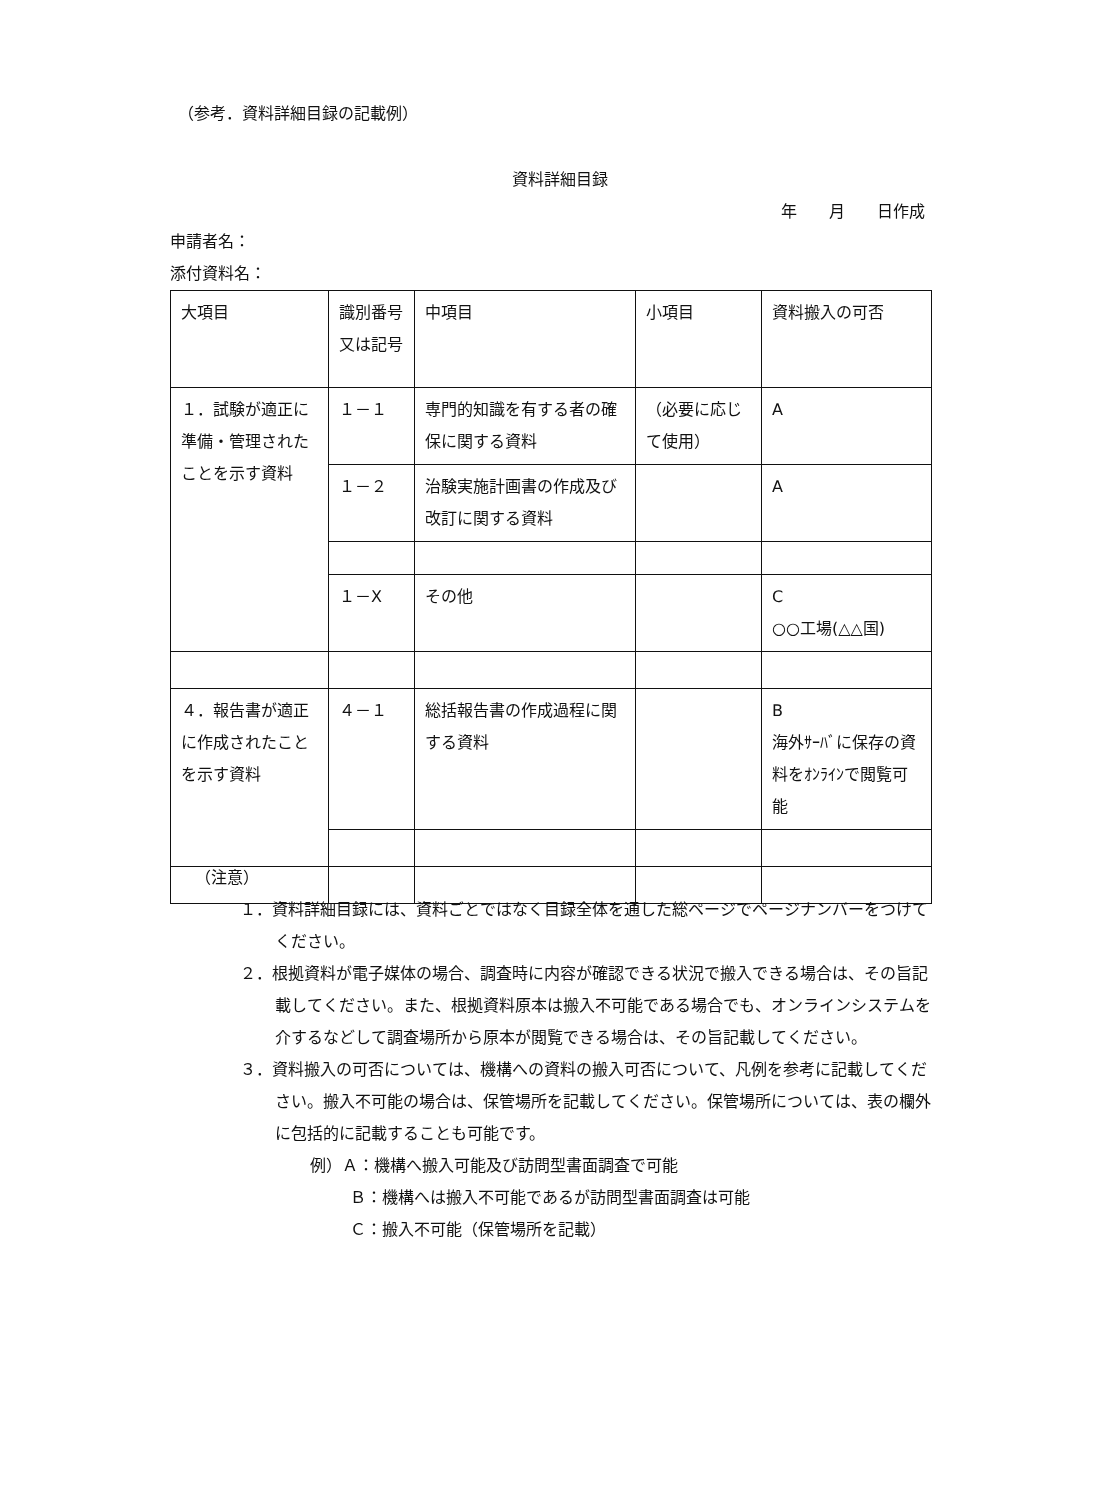（参考．資料詳細目録の記載例）
資料詳細目録
年　　月　　日作成
申請者名：
添付資料名：
| 大項目 | 識別番号又は記号 | 中項目 | 小項目 | 資料搬入の可否 |
| --- | --- | --- | --- | --- |
| １．試験が適正に準備・管理されたことを示す資料 | １－１ | 専門的知識を有する者の確保に関する資料 | （必要に応じて使用） | A |
| | １－２ | 治験実施計画書の作成及び改訂に関する資料 | | A |
| | １－X | その他 | | C ○○工場(△△国) |
| ４．報告書が適正に作成されたことを示す資料 | ４－１ | 総括報告書の作成過程に関する資料 | | B 海外ｻｰﾊﾞに保存の資料をｵﾝﾗｲﾝで閲覧可能 |
（注意）
１．資料詳細目録には、資料ごとではなく目録全体を通した総ページでページナンバーをつけてください。
２．根拠資料が電子媒体の場合、調査時に内容が確認できる状況で搬入できる場合は、その旨記載してください。また、根拠資料原本は搬入不可能である場合でも、オンラインシステムを介するなどして調査場所から原本が閲覧できる場合は、その旨記載してください。
３．資料搬入の可否については、機構への資料の搬入可否について、凡例を参考に記載してください。搬入不可能の場合は、保管場所を記載してください。保管場所については、表の欄外に包括的に記載することも可能です。
例）Ａ：機構へ搬入可能及び訪問型書面調査で可能
Ｂ：機構へは搬入不可能であるが訪問型書面調査は可能
Ｃ：搬入不可能（保管場所を記載）